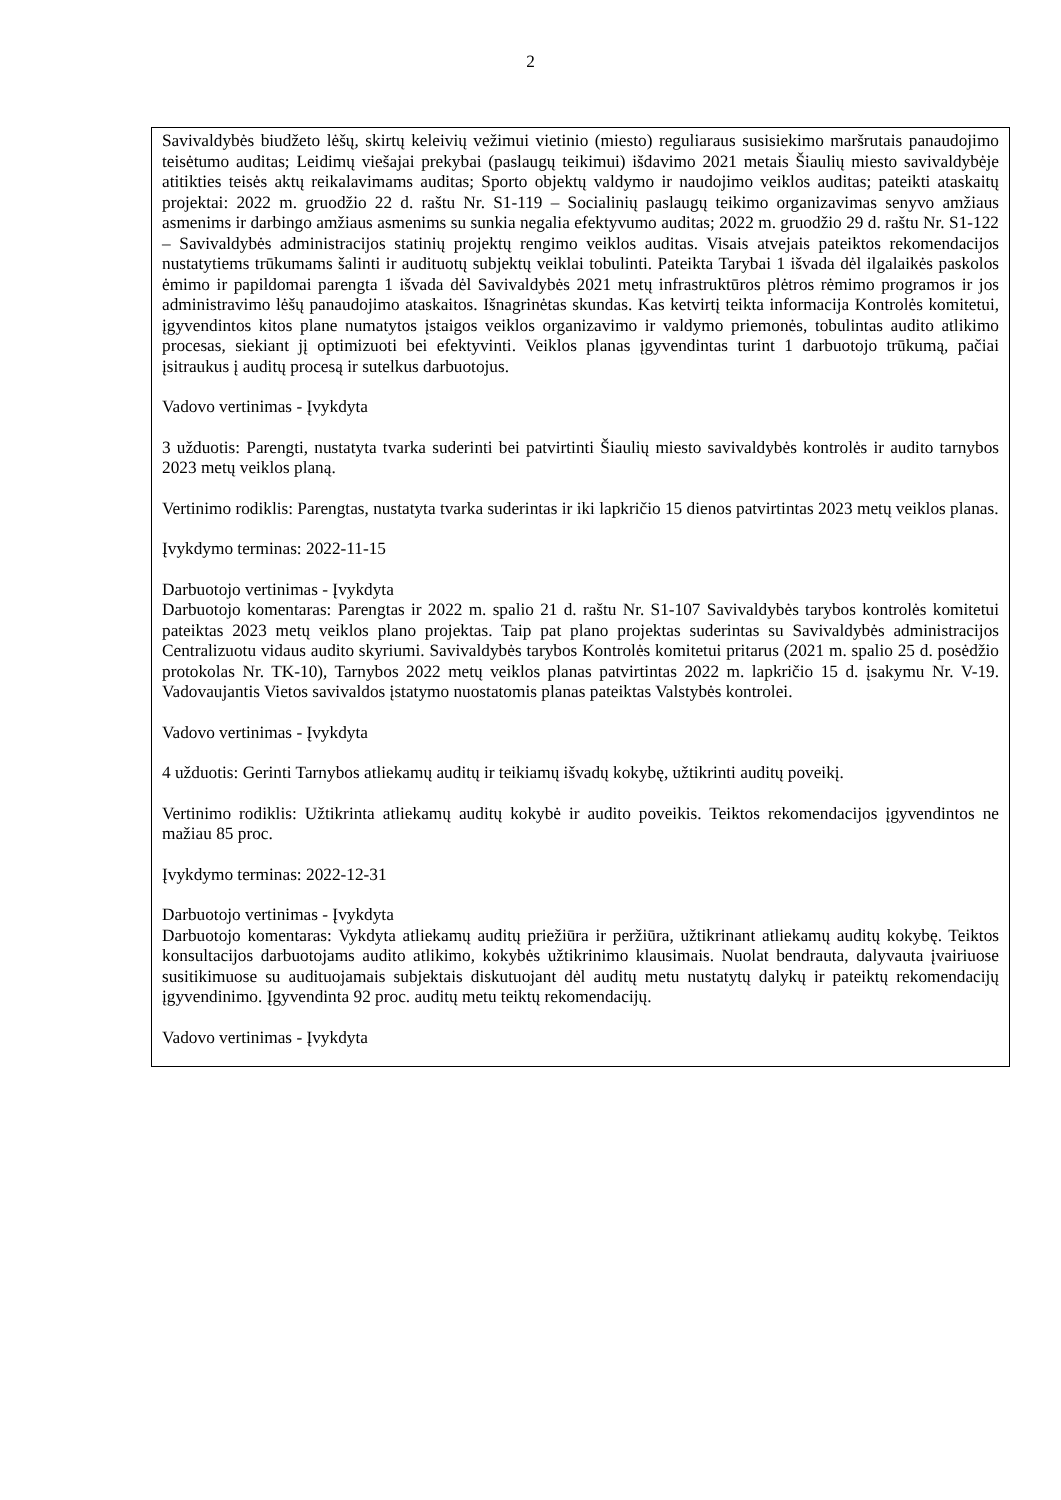2
| Savivaldybės biudžeto lėšų, skirtų keleivių vežimui vietinio (miesto) reguliaraus susisiekimo maršrutais panaudojimo teisėtumo auditas; Leidimų viešajai prekybai (paslaugų teikimui) išdavimo 2021 metais Šiaulių miesto savivaldybėje atitikties teisės aktų reikalavimams auditas; Sporto objektų valdymo ir naudojimo veiklos auditas; pateikti ataskaitų projektai: 2022 m. gruodžio 22 d. raštu Nr. S1-119 – Socialinių paslaugų teikimo organizavimas senyvo amžiaus asmenims ir darbingo amžiaus asmenims su sunkia negalia efektyvumo auditas; 2022 m. gruodžio 29 d. raštu Nr. S1-122 – Savivaldybės administracijos statinių projektų rengimo veiklos auditas. Visais atvejais pateiktos rekomendacijos nustatytiems trūkumams šalinti ir audituotų subjektų veiklai tobulinti. Pateikta Tarybai 1 išvada dėl ilgalaikės paskolos ėmimo ir papildomai parengta 1 išvada dėl Savivaldybės 2021 metų infrastruktūros plėtros rėmimo programos ir jos administravimo lėšų panaudojimo ataskaitos. Išnagrinėtas skundas. Kas ketvirtį teikta informacija Kontrolės komitetui, įgyvendintos kitos plane numatytos įstaigos veiklos organizavimo ir valdymo priemonės, tobulintas audito atlikimo procesas, siekiant jį optimizuoti bei efektyvinti. Veiklos planas įgyvendintas turint 1 darbuotojo trūkumą, pačiai įsitraukus į auditų procesą ir sutelkus darbuotojus. Vadovo vertinimas - Įvykdyta 3 užduotis: Parengti, nustatyta tvarka suderinti bei patvirtinti Šiaulių miesto savivaldybės kontrolės ir audito tarnybos 2023 metų veiklos planą. Vertinimo rodiklis: Parengtas, nustatyta tvarka suderintas ir iki lapkričio 15 dienos patvirtintas 2023 metų veiklos planas. Įvykdymo terminas: 2022-11-15 Darbuotojo vertinimas - Įvykdyta Darbuotojo komentaras: Parengtas ir 2022 m. spalio 21 d. raštu Nr. S1-107 Savivaldybės tarybos kontrolės komitetui pateiktas 2023 metų veiklos plano projektas. Taip pat plano projektas suderintas su Savivaldybės administracijos Centralizuotu vidaus audito skyriumi. Savivaldybės tarybos Kontrolės komitetui pritarus (2021 m. spalio 25 d. posėdžio protokolas Nr. TK-10), Tarnybos 2022 metų veiklos planas patvirtintas 2022 m. lapkričio 15 d. įsakymu Nr. V-19. Vadovaujantis Vietos savivaldos įstatymo nuostatomis planas pateiktas Valstybės kontrolei. Vadovo vertinimas - Įvykdyta 4 užduotis: Gerinti Tarnybos atliekamų auditų ir teikiamų išvadų kokybę, užtikrinti auditų poveikį. Vertinimo rodiklis: Užtikrinta atliekamų auditų kokybė ir audito poveikis. Teiktos rekomendacijos įgyvendintos ne mažiau 85 proc. Įvykdymo terminas: 2022-12-31 Darbuotojo vertinimas - Įvykdyta Darbuotojo komentaras: Vykdyta atliekamų auditų priežiūra ir peržiūra, užtikrinant atliekamų auditų kokybę. Teiktos konsultacijos darbuotojams audito atlikimo, kokybės užtikrinimo klausimais. Nuolat bendrauta, dalyvauta įvairiuose susitikimuose su audituojamais subjektais diskutuojant dėl auditų metu nustatytų dalykų ir pateiktų rekomendacijų įgyvendinimo. Įgyvendinta 92 proc. auditų metu teiktų rekomendacijų. Vadovo vertinimas - Įvykdyta |